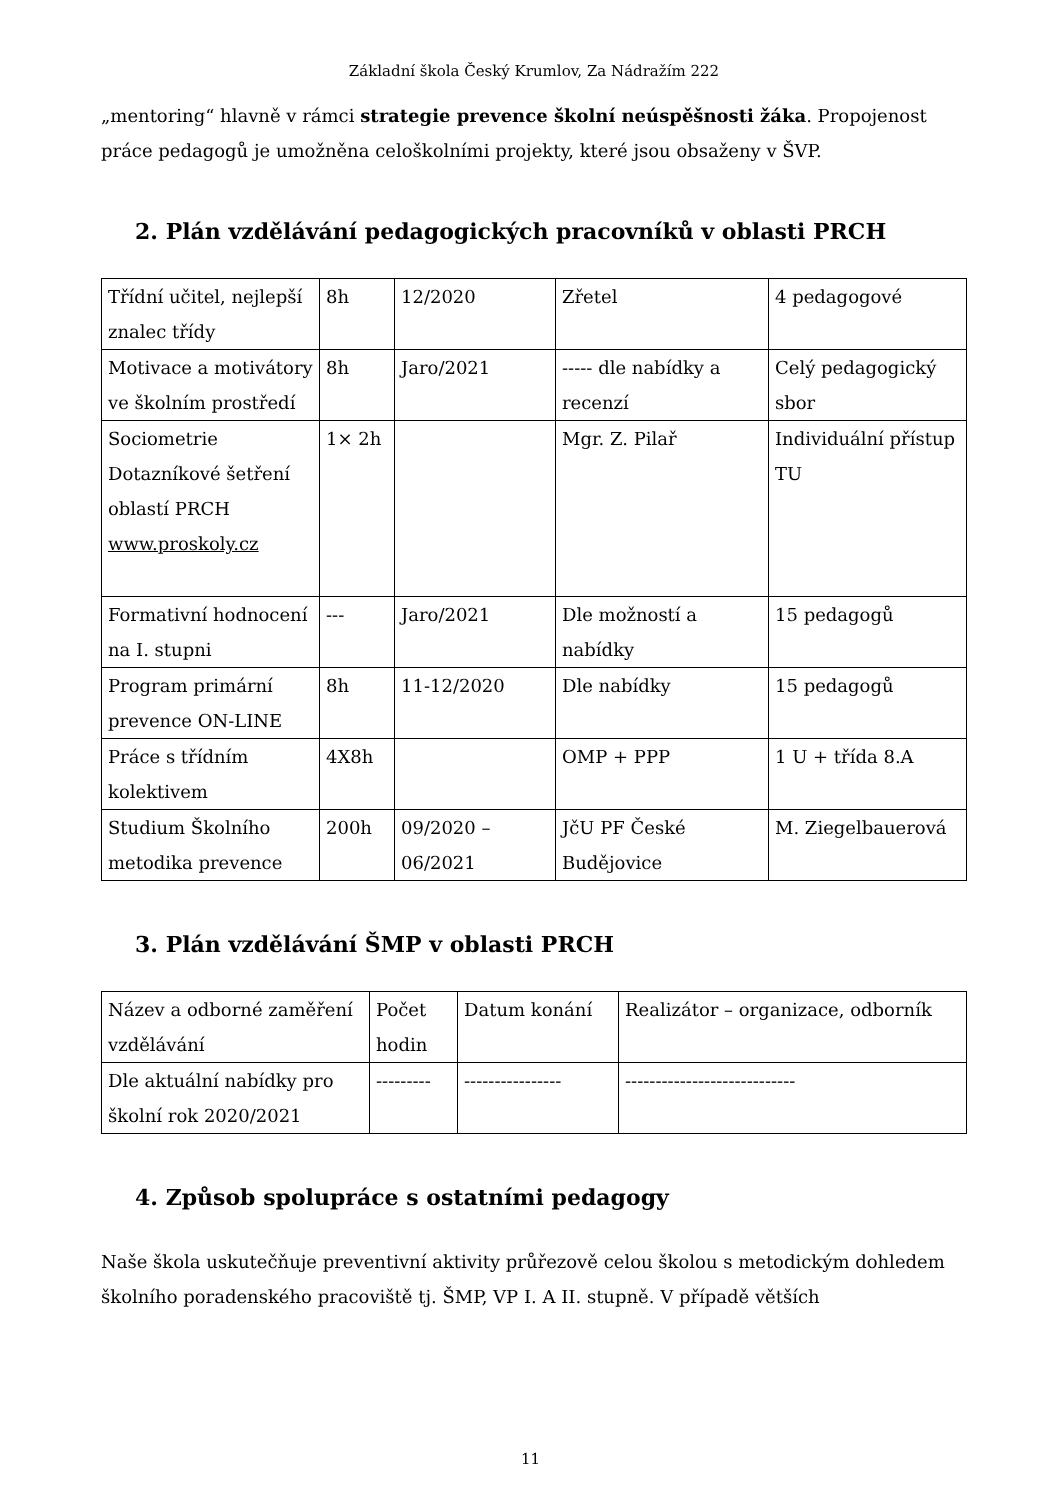Základní škola Český Krumlov, Za Nádražím 222
„mentoring“ hlavně v rámci strategie prevence školní neúspěšnosti žáka. Propojenost práce pedagogů je umožněna celoškolními projekty, které jsou obsaženy v ŠVP.
2. Plán vzdělávání pedagogických pracovníků v oblasti PRCH
| Třídní učitel, nejlepší znalec třídy | 8h | 12/2020 | Zřetel | 4 pedagogové |
| Motivace a motivátory ve školním prostředí | 8h | Jaro/2021 | ----- dle nabídky a recenzí | Celý pedagogický sbor |
| Sociometrie Dotazníkové šetření oblastí PRCH www.proskoly.cz | 1× 2h | | Mgr. Z. Pilař | Individuální přístup TU |
| Formativní hodnocení na I. stupni | --- | Jaro/2021 | Dle možností a nabídky | 15 pedagogů |
| Program primární prevence ON-LINE | 8h | 11-12/2020 | Dle nabídky | 15 pedagogů |
| Práce s třídním kolektivem | 4X8h | | OMP + PPP | 1 U + třída 8.A |
| Studium Školního metodika prevence | 200h | 09/2020 – 06/2021 | JčU PF České Budějovice | M. Ziegelbauerová |
3. Plán vzdělávání ŠMP v oblasti PRCH
| Název a odborné zaměření vzdělávání | Počet hodin | Datum konání | Realizátor – organizace, odborník |
| Dle aktuální nabídky pro školní rok 2020/2021 | --------- | ---------------- | ---------------------------- |
4. Způsob spolupráce s ostatními pedagogy
Naše škola uskutečňuje preventivní aktivity průřezově celou školou s metodickým dohledem školního poradenského pracoviště tj. ŠMP, VP I. A II. stupně. V případě větších
11